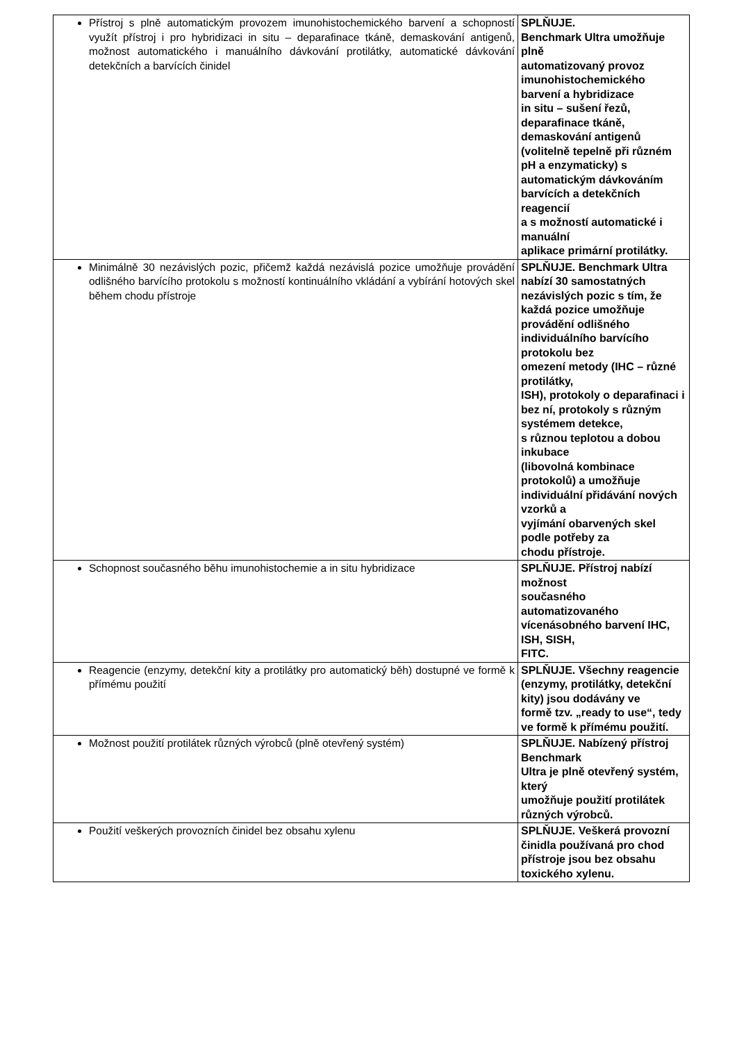| Přístroj s plně automatickým provozem imunohistochemického barvení a schopností využít přístroj i pro hybridizaci in situ – deparafinace tkáně, demaskování antigenů, možnost automatického i manuálního dávkování protilátky, automatické dávkování detekčních a barvících činidel | SPLŇUJE. Benchmark Ultra umožňuje plně automatizovaný provoz imunohistochemického barvení a hybridizace in situ – sušení řezů, deparafinace tkáně, demaskování antigenů (volitelně tepelně při různém pH a enzymaticky) s automatickým dávkováním barvících a detekčních reagencií a s možností automatické i manuální aplikace primární protilátky. |
| Minimálně 30 nezávislých pozic, přičemž každá nezávislá pozice umožňuje provádění odlišného barvícího protokolu s možností kontinuálního vkládání a vybírání hotových skel během chodu přístroje | SPLŇUJE. Benchmark Ultra nabízí 30 samostatných nezávislých pozic s tím, že každá pozice umožňuje provádění odlišného individuálního barvícího protokolu bez omezení metody (IHC – různé protilátky, ISH), protokoly o deparafinaci i bez ní, protokoly s různým systémem detekce, s různou teplotou a dobou inkubace (libovolná kombinace protokolů) a umožňuje individuální přidávání nových vzorků a vyjímání obarvených skel podle potřeby za chodu přístroje. |
| Schopnost současného běhu imunohistochemie a in situ hybridizace | SPLŇUJE. Přístroj nabízí možnost současného automatizovaného vícenásobného barvení IHC, ISH, SISH, FITC. |
| Reagencie (enzymy, detekční kity a protilátky pro automatický běh) dostupné ve formě k přímému použití | SPLŇUJE. Všechny reagencie (enzymy, protilátky, detekční kity) jsou dodávány ve formě tzv. „ready to use“, tedy ve formě k přímému použití. |
| Možnost použití protilátek různých výrobců (plně otevřený systém) | SPLŇUJE. Nabízený přístroj Benchmark Ultra je plně otevřený systém, který umožňuje použití protilátek různých výrobců. |
| Použití veškerých provozních činidel bez obsahu xylenu | SPLŇUJE. Veškerá provozní činidla používaná pro chod přístroje jsou bez obsahu toxického xylenu. |